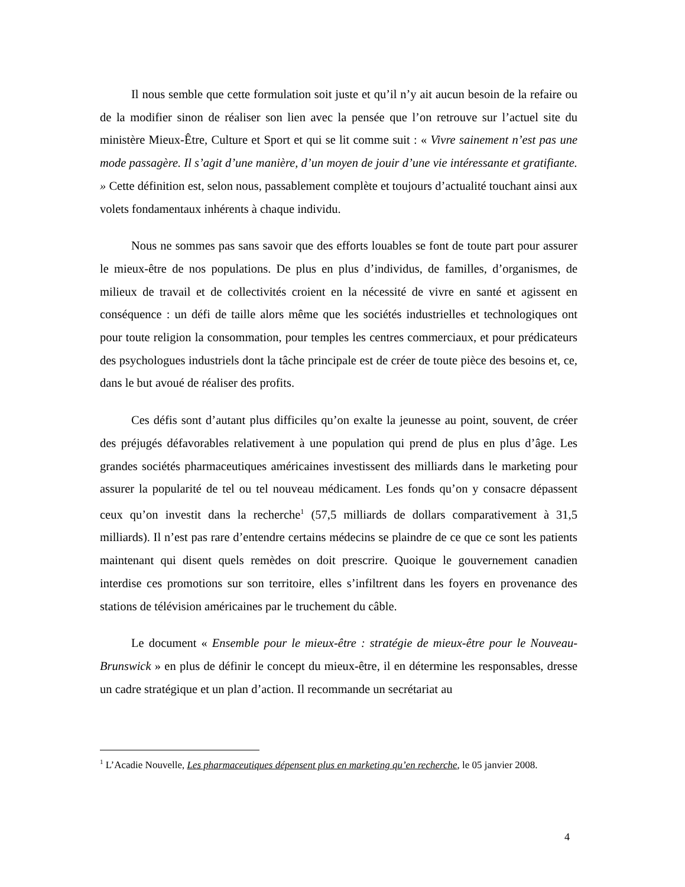Il nous semble que cette formulation soit juste et qu’il n’y ait aucun besoin de la refaire ou de la modifier sinon de réaliser son lien avec la pensée que l’on retrouve sur l’actuel site du ministère Mieux-Être, Culture et Sport et qui se lit comme suit : « Vivre sainement n’est pas une mode passagère. Il s’agit d’une manière, d’un moyen de jouir d’une vie intéressante et gratifiante. » Cette définition est, selon nous, passablement complète et toujours d’actualité touchant ainsi aux volets fondamentaux inhérents à chaque individu.
Nous ne sommes pas sans savoir que des efforts louables se font de toute part pour assurer le mieux-être de nos populations. De plus en plus d’individus, de familles, d’organismes, de milieux de travail et de collectivités croient en la nécessité de vivre en santé et agissent en conséquence : un défi de taille alors même que les sociétés industrielles et technologiques ont pour toute religion la consommation, pour temples les centres commerciaux, et pour prédicateurs des psychologues industriels dont la tâche principale est de créer de toute pièce des besoins et, ce, dans le but avoué de réaliser des profits.
Ces défis sont d’autant plus difficiles qu’on exalte la jeunesse au point, souvent, de créer des préjugés défavorables relativement à une population qui prend de plus en plus d’âge. Les grandes sociétés pharmaceutiques américaines investissent des milliards dans le marketing pour assurer la popularité de tel ou tel nouveau médicament. Les fonds qu’on y consacre dépassent ceux qu’on investit dans la recherche<sup>1</sup> (57,5 milliards de dollars comparativement à 31,5 milliards). Il n’est pas rare d’entendre certains médecins se plaindre de ce que ce sont les patients maintenant qui disent quels remèdes on doit prescrire. Quoique le gouvernement canadien interdise ces promotions sur son territoire, elles s’infiltrent dans les foyers en provenance des stations de télévision américaines par le truchement du câble.
Le document « Ensemble pour le mieux-être : stratégie de mieux-être pour le Nouveau-Brunswick » en plus de définir le concept du mieux-être, il en détermine les responsables, dresse un cadre stratégique et un plan d’action. Il recommande un secrétariat au
<sup>1</sup> L’Acadie Nouvelle, Les pharmaceutiques dépensent plus en marketing qu’en recherche, le 05 janvier 2008.
4